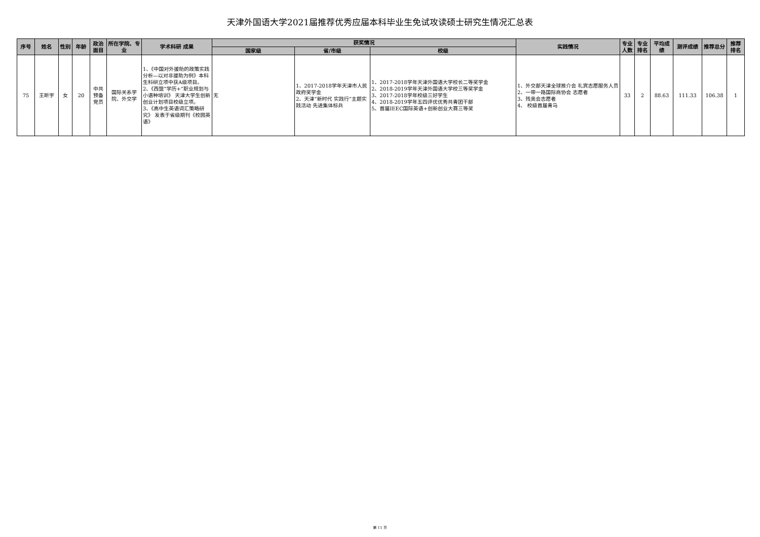天津外国语大学2021届推荐优秀应届本科毕业生免试攻读硕士研究生情况汇总表
| 序号 | 姓名 | 性别 | 年龄 | 政治面目 | 所在学院、专业 | 学术科研 成果 | 获奖情况 | | | 实践情况 | 专业人数 | 专业排名 | 平均成绩 | 测评成绩 | 推荐总分 | 推荐排名 |
| --- | --- | --- | --- | --- | --- | --- | --- | --- | --- | --- | --- | --- | --- | --- | --- | --- |
| | | | | | | | 国家级 | 省/市级 | 校级 | | | | | | | |
| 75 | 王昕宇 | 女 | 20 | 中共预备党员 | 国际关系学院、外交学 | 1、《中国对外援助的政策实践分析—以对非援助为例》本科生科研立项中获A级项目。 2、《西盟“学历+”职业规划与小语种培训》 天津大学生创新创业计划项目校级立项。 3、《高中生英语词汇策略研究》 发表于省级期刊《校园英语》 | 无 | 1、2017-2018学年天津市人民政府奖学金 2、天津“新时代 实践行”主题实践活动 先进集体标兵 | 1、2017-2018学年天津外国语大学校长二等奖学金 2、2018-2019学年天津外国语大学校三等奖学金 3、2017-2018学年校级三好学生 4、2018-2019学年五四评优优秀共青团干部 5、首届IEEC国际英语+创新创业大赛三等奖 | 1、外交部天津全球推介会 礼宾志愿服务人员 2、一带一路国际商协会 志愿者 3、残奥会志愿者 4、 校级首届青马 | 33 | 2 | 88.63 | 111.33 | 106.38 | 1 |
第 11 页